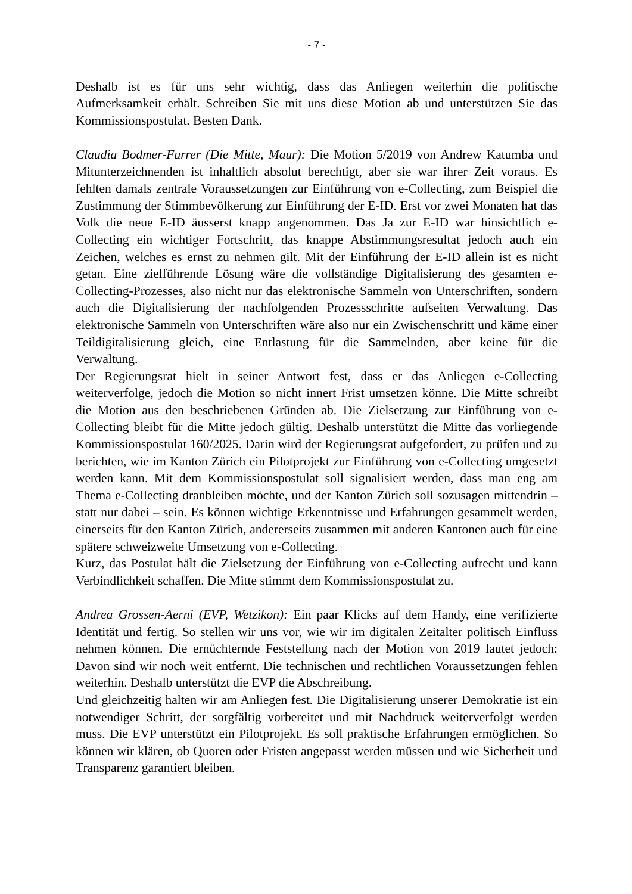- 7 -
Deshalb ist es für uns sehr wichtig, dass das Anliegen weiterhin die politische Aufmerksamkeit erhält. Schreiben Sie mit uns diese Motion ab und unterstützen Sie das Kommissionspostulat. Besten Dank.
Claudia Bodmer-Furrer (Die Mitte, Maur): Die Motion 5/2019 von Andrew Katumba und Mitunterzeichnenden ist inhaltlich absolut berechtigt, aber sie war ihrer Zeit voraus. Es fehlten damals zentrale Voraussetzungen zur Einführung von e-Collecting, zum Beispiel die Zustimmung der Stimmbevölkerung zur Einführung der E-ID. Erst vor zwei Monaten hat das Volk die neue E-ID äusserst knapp angenommen. Das Ja zur E-ID war hinsichtlich e-Collecting ein wichtiger Fortschritt, das knappe Abstimmungsresultat jedoch auch ein Zeichen, welches es ernst zu nehmen gilt. Mit der Einführung der E-ID allein ist es nicht getan. Eine zielführende Lösung wäre die vollständige Digitalisierung des gesamten e-Collecting-Prozesses, also nicht nur das elektronische Sammeln von Unterschriften, sondern auch die Digitalisierung der nachfolgenden Prozessschritte aufseiten Verwaltung. Das elektronische Sammeln von Unterschriften wäre also nur ein Zwischenschritt und käme einer Teildigitalisierung gleich, eine Entlastung für die Sammelnden, aber keine für die Verwaltung.
Der Regierungsrat hielt in seiner Antwort fest, dass er das Anliegen e-Collecting weiterverfolge, jedoch die Motion so nicht innert Frist umsetzen könne. Die Mitte schreibt die Motion aus den beschriebenen Gründen ab. Die Zielsetzung zur Einführung von e-Collecting bleibt für die Mitte jedoch gültig. Deshalb unterstützt die Mitte das vorliegende Kommissionspostulat 160/2025. Darin wird der Regierungsrat aufgefordert, zu prüfen und zu berichten, wie im Kanton Zürich ein Pilotprojekt zur Einführung von e-Collecting umgesetzt werden kann. Mit dem Kommissionspostulat soll signalisiert werden, dass man eng am Thema e-Collecting dranbleiben möchte, und der Kanton Zürich soll sozusagen mittendrin – statt nur dabei – sein. Es können wichtige Erkenntnisse und Erfahrungen gesammelt werden, einerseits für den Kanton Zürich, andererseits zusammen mit anderen Kantonen auch für eine spätere schweizweite Umsetzung von e-Collecting.
Kurz, das Postulat hält die Zielsetzung der Einführung von e-Collecting aufrecht und kann Verbindlichkeit schaffen. Die Mitte stimmt dem Kommissionspostulat zu.
Andrea Grossen-Aerni (EVP, Wetzikon): Ein paar Klicks auf dem Handy, eine verifizierte Identität und fertig. So stellen wir uns vor, wie wir im digitalen Zeitalter politisch Einfluss nehmen können. Die ernüchternde Feststellung nach der Motion von 2019 lautet jedoch: Davon sind wir noch weit entfernt. Die technischen und rechtlichen Voraussetzungen fehlen weiterhin. Deshalb unterstützt die EVP die Abschreibung.
Und gleichzeitig halten wir am Anliegen fest. Die Digitalisierung unserer Demokratie ist ein notwendiger Schritt, der sorgfältig vorbereitet und mit Nachdruck weiterverfolgt werden muss. Die EVP unterstützt ein Pilotprojekt. Es soll praktische Erfahrungen ermöglichen. So können wir klären, ob Quoren oder Fristen angepasst werden müssen und wie Sicherheit und Transparenz garantiert bleiben.